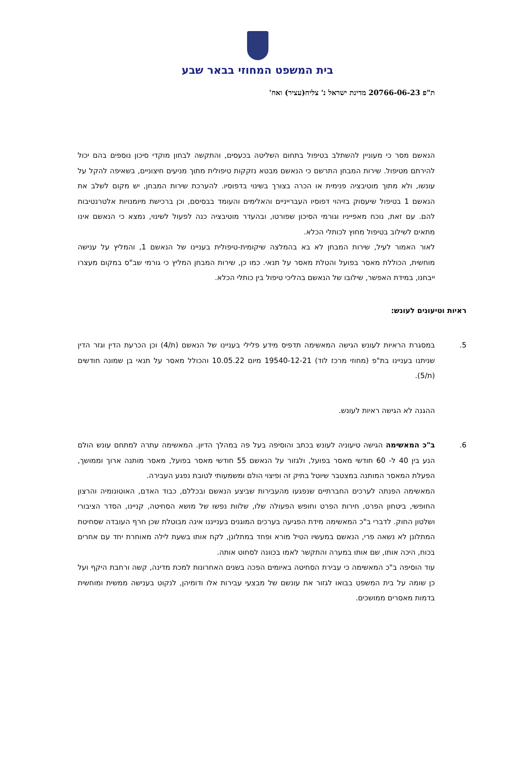בית המשפט המחוזי בבאר שבע
ת"פ 20766-06-23 מדינת ישראל נ' צליח(עציר) ואח'
הנאשם מסר כי מעוניין להשתלב בטיפול בתחום השליטה בכעסים, והתקשה לבחון מוקדי סיכון נוספים בהם יכול להירתם מטיפול. שירות המבחן התרשם כי הנאשם מבטא נזקקות טיפולית מתוך מניעים חיצוניים, בשאיפה להקל על עונשו, ולא מתוך מוטיבציה פנימית או הכרה בצורך בשינוי בדפוסיו. להערכת שירות המבחן, יש מקום לשלב את הנאשם 1 בטיפול שיעסוק בזיהוי דפוסיו העברייניים והאלימים והעומד בבסיסם, וכן ברכישת מיומנויות אלטרנטיבות להם. עם זאת, נוכח מאפייניו וגורמי הסיכון שפורטו, ובהעדר מוטיבציה כנה לפעול לשינוי, נמצא כי הנאשם אינו מתאים לשילוב בטיפול מחוץ לכותלי הכלא.
לאור האמור לעיל, שירות המבחן לא בא בהמלצה שיקומית-טיפולית בעניינו של הנאשם 1, והמליץ על ענישה מוחשית, הכוללת מאסר בפועל והטלת מאסר על תנאי. כמו כן, שירות המבחן המליץ כי גורמי שב"ס במקום מעצרו ייבחנו, במידת האפשר, שילובו של הנאשם בהליכי טיפול בין כותלי הכלא.
ראיות וטיעונים לעונש:
5. במסגרת הראיות לעונש הגישה המאשימה תדפיס מידע פלילי בעניינו של הנאשם (ת/4) וכן הכרעת הדין וגזר הדין שניתנו בעניינו בת"פ (מחוזי מרכז לוד) 19540-12-21 מיום 10.05.22 והכולל מאסר על תנאי בן שמונה חודשים (ת/5).
ההגנה לא הגישה ראיות לעונש.
6. ב"כ המאשימה הגישה טיעוניה לעונש בכתב והוסיפה בעל פה במהלך הדיון. המאשימה עתרה למתחם עונש הולם הנע בין 40 ל- 60 חודשי מאסר בפועל, ולגזור על הנאשם 55 חודשי מאסר בפועל, מאסר מותנה ארוך וממושך, הפעלת המאסר המותנה במצטבר שיוטל בתיק זה ופיצוי הולם ומשמעותי לטובת נפגע העבירה.
המאשימה הפנתה לערכים החברתיים שנפגעו מהעבירות שביצע הנאשם ובכללם, כבוד האדם, האוטונומיה והרצון החופשי, ביטחון הפרט, חירות הפרט וחופש הפעולה שלו, שלוות נפשו של מושא הסחיטה, קניינו, הסדר הציבורי ושלטון החוק. לדברי ב"כ המאשימה מידת הפגיעה בערכים המוגנים בענייננו אינה מבוטלת שכן חרף העובדה שסחיטת המתלונן לא נשאה פרי, הנאשם במעשיו הטיל מורא ופחד במתלונן, לקח אותו בשעת לילה מאוחרת יחד עם אחרים בכוח, היכה אותו, שם אותו במערה והתקשר לאמו בכוונה לסחוט אותה.
עוד הוסיפה ב"כ המאשימה כי עבירת הסחיטה באיומים הפכה בשנים האחרונות למכת מדינה, קשה ורחבת היקף ועל כן שומה על בית המשפט בבואו לגזור את עונשם של מבצעי עבירות אלו ודומיהן, לנקוט בענישה ממשית ומוחשית בדמות מאסרים ממושכים.